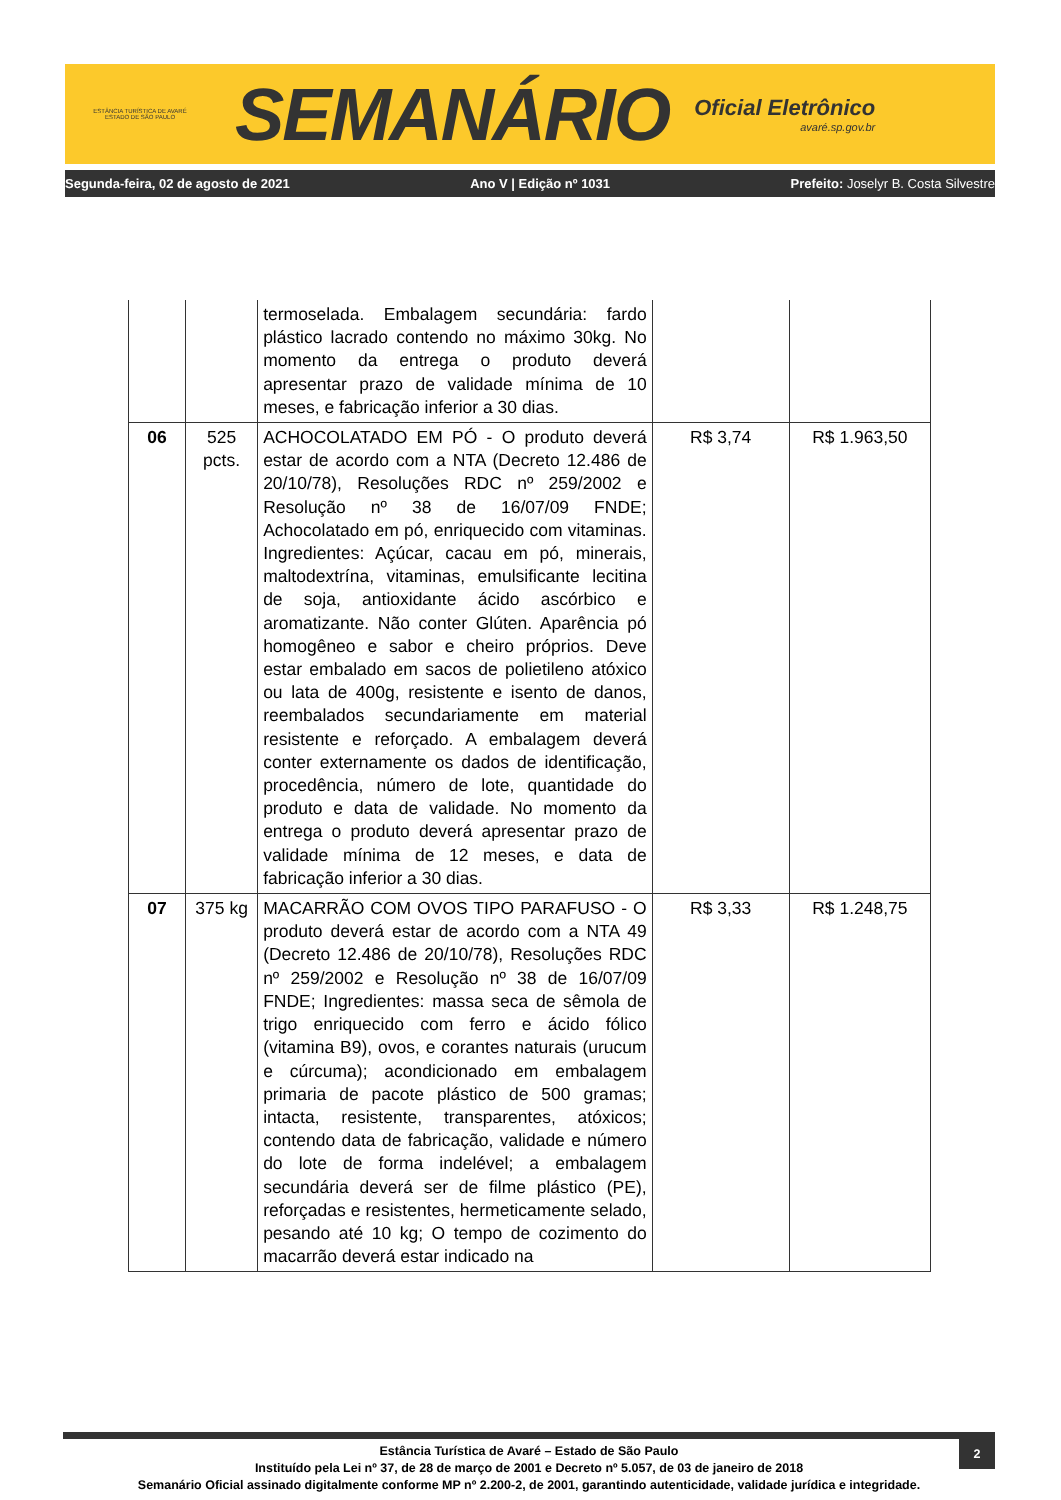ESTÂNCIA TURÍSTICA DE AVARÉ
ESTADO DE SÃO PAULO
SEMANÁRIO
Oficial Eletrônico
avaré.sp.gov.br
Segunda-feira, 02 de agosto de 2021 Ano V | Edição nº 1031 Prefeito: Joselyr B. Costa Silvestre
| | | termoselada. Embalagem secundária: fardo plástico lacrado contendo no máximo 30kg. No momento da entrega o produto deverá apresentar prazo de validade mínima de 10 meses, e fabricação inferior a 30 dias. | | |
| 06 | 525 pcts. | ACHOCOLATADO EM PÓ - O produto deverá estar de acordo com a NTA (Decreto 12.486 de 20/10/78), Resoluções RDC nº 259/2002 e Resolução nº 38 de 16/07/09 FNDE; Achocolatado em pó, enriquecido com vitaminas. Ingredientes: Açúcar, cacau em pó, minerais, maltodextrína, vitaminas, emulsificante lecitina de soja, antioxidante ácido ascórbico e aromatizante. Não conter Glúten. Aparência pó homogêneo e sabor e cheiro próprios. Deve estar embalado em sacos de polietileno atóxico ou lata de 400g, resistente e isento de danos, reembalados secundariamente em material resistente e reforçado. A embalagem deverá conter externamente os dados de identificação, procedência, número de lote, quantidade do produto e data de validade. No momento da entrega o produto deverá apresentar prazo de validade mínima de 12 meses, e data de fabricação inferior a 30 dias. | R$ 3,74 | R$ 1.963,50 |
| 07 | 375 kg | MACARRÃO COM OVOS TIPO PARAFUSO - O produto deverá estar de acordo com a NTA 49 (Decreto 12.486 de 20/10/78), Resoluções RDC nº 259/2002 e Resolução nº 38 de 16/07/09 FNDE; Ingredientes: massa seca de sêmola de trigo enriquecido com ferro e ácido fólico (vitamina B9), ovos, e corantes naturais (urucum e cúrcuma); acondicionado em embalagem primaria de pacote plástico de 500 gramas; intacta, resistente, transparentes, atóxicos; contendo data de fabricação, validade e número do lote de forma indelével; a embalagem secundária deverá ser de filme plástico (PE), reforçadas e resistentes, hermeticamente selado, pesando até 10 kg; O tempo de cozimento do macarrão deverá estar indicado na | R$ 3,33 | R$ 1.248,75 |
2
Estância Turística de Avaré – Estado de São Paulo
Instituído pela Lei nº 37, de 28 de março de 2001 e Decreto nº 5.057, de 03 de janeiro de 2018
Semanário Oficial assinado digitalmente conforme MP nº 2.200-2, de 2001, garantindo autenticidade, validade jurídica e integridade.